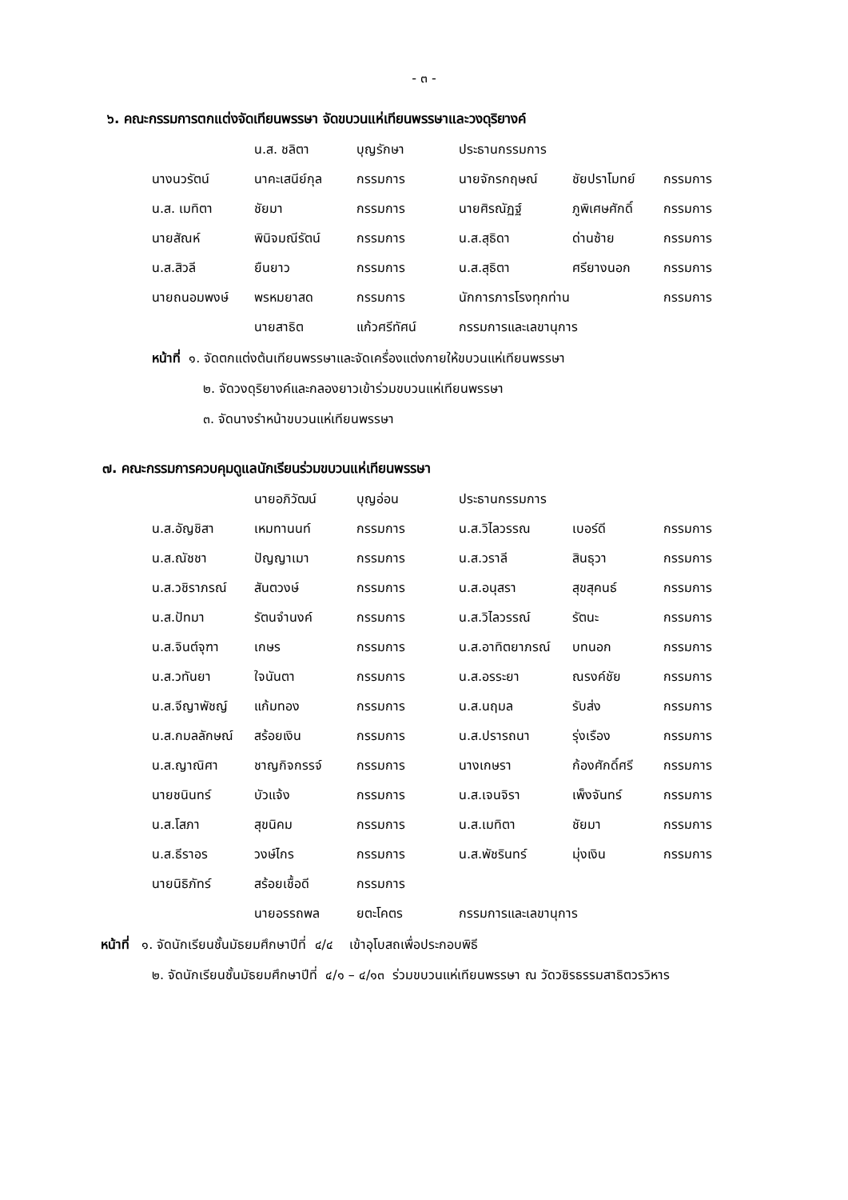- ๓ -
๖. คณะกรรมการตกแต่งจัดเทียนพรรษา จัดขบวนแห่เทียนพรรษาและวงดุริยางค์
| | น.ส. ชลิตา | บุญรักษา | ประธานกรรมการ | | |
| นางนวรัตน์ | นาคะเสนีย์กุล | กรรมการ | นายจักรกฤษณ์ | ชัยปราโมทย์ | กรรมการ |
| น.ส. เมทิตา | ชัยมา | กรรมการ | นายศิรณัฏฐ์ | ภูพิเศษศักดิ์ | กรรมการ |
| นายสัณห์ | พินิจมณีรัตน์ | กรรมการ | น.ส.สุธิดา | ด่านซ้าย | กรรมการ |
| น.ส.สิวลี | ยืนยาว | กรรมการ | น.ส.สุธิตา | ศรียางนอก | กรรมการ |
| นายถนอมพงษ์ | พรหมยาสด | กรรมการ | นักการภารโรงทุกท่าน | | กรรมการ |
| | นายสาธิต | แก้วศรีทัศน์ | กรรมการและเลขานุการ | | |
หน้าที่ ๑. จัดตกแต่งต้นเทียนพรรษาและจัดเครื่องแต่งกายให้ขบวนแห่เทียนพรรษา
๒. จัดวงดุริยางค์และกลองยาวเข้าร่วมขบวนแห่เทียนพรรษา
๓. จัดนางรำหน้าขบวนแห่เทียนพรรษา
๗. คณะกรรมการควบคุมดูแลนักเรียนร่วมขบวนแห่เทียนพรรษา
| | นายอภิวัฒน์ | บุญอ่อน | ประธานกรรมการ | | |
| น.ส.อัญชิสา | เหมทานนท์ | กรรมการ | น.ส.วิไลวรรณ | เบอร์ดี | กรรมการ |
| น.ส.ณัชชา | ปัญญาเมา | กรรมการ | น.ส.วราลี | สินธุวา | กรรมการ |
| น.ส.วชิราภรณ์ | สันตวงษ์ | กรรมการ | น.ส.อนุสรา | สุขสุคนธ์ | กรรมการ |
| น.ส.ปัทมา | รัตนจำนงค์ | กรรมการ | น.ส.วิไลวรรณ์ | รัตนะ | กรรมการ |
| น.ส.จินต์จุฑา | เกษร | กรรมการ | น.ส.อาทิตยาภรณ์ | บทนอก | กรรมการ |
| น.ส.วทันยา | ใจนันตา | กรรมการ | น.ส.อรระยา | ณรงค์ชัย | กรรมการ |
| น.ส.จีญาพัชญ์ | แก้มทอง | กรรมการ | น.ส.นฤมล | รับส่ง | กรรมการ |
| น.ส.กมลลักษณ์ | สร้อยเงิน | กรรมการ | น.ส.ปรารถนา | รุ่งเรือง | กรรมการ |
| น.ส.ญาณิศา | ชาญกิจกรรจ์ | กรรมการ | นางเกษรา | ก้องศักดิ์ศรี | กรรมการ |
| นายชนินทร์ | บัวแจ้ง | กรรมการ | น.ส.เจนจิรา | เพ็งจันทร์ | กรรมการ |
| น.ส.โสภา | สุขนิคม | กรรมการ | น.ส.เมทิตา | ชัยมา | กรรมการ |
| น.ส.ธีราอร | วงษ์ไกร | กรรมการ | น.ส.พัชรินทร์ | มุ่งเงิน | กรรมการ |
| นายนิธิภัทร์ | สร้อยเชื้อดี | กรรมการ | | | |
| | นายอรรถพล | ยตะโคตร | กรรมการและเลขานุการ | | |
หน้าที่ ๑. จัดนักเรียนชั้นมัธยมศึกษาปีที่ ๔/๔ เข้าอุโบสถเพื่อประกอบพิธี
๒. จัดนักเรียนชั้นมัธยมศึกษาปีที่ ๔/๑ – ๔/๑๓ ร่วมขบวนแห่เทียนพรรษา ณ วัดวชิรธรรมสาธิตวรวิหาร